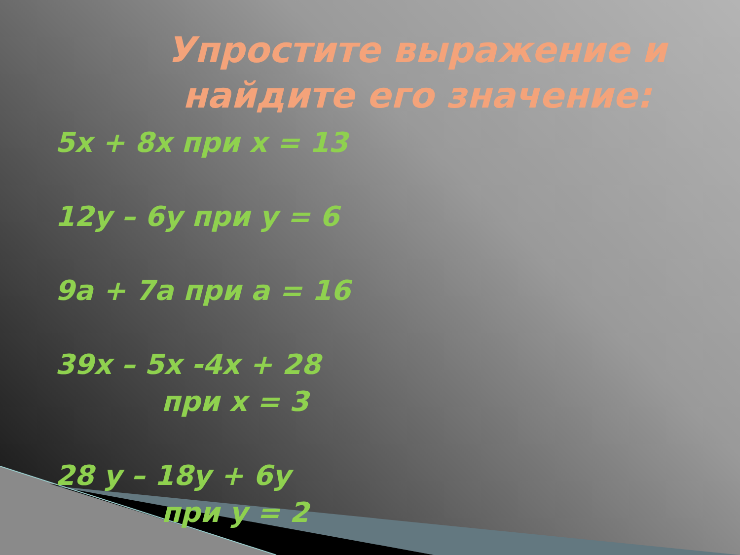Упростите выражение и найдите его значение:
5х + 8х при х = 13
12у – 6у при у = 6
9а + 7а при а = 16
39х – 5х -4х + 28
при х = 3
28 у – 18у + 6у
при у = 2